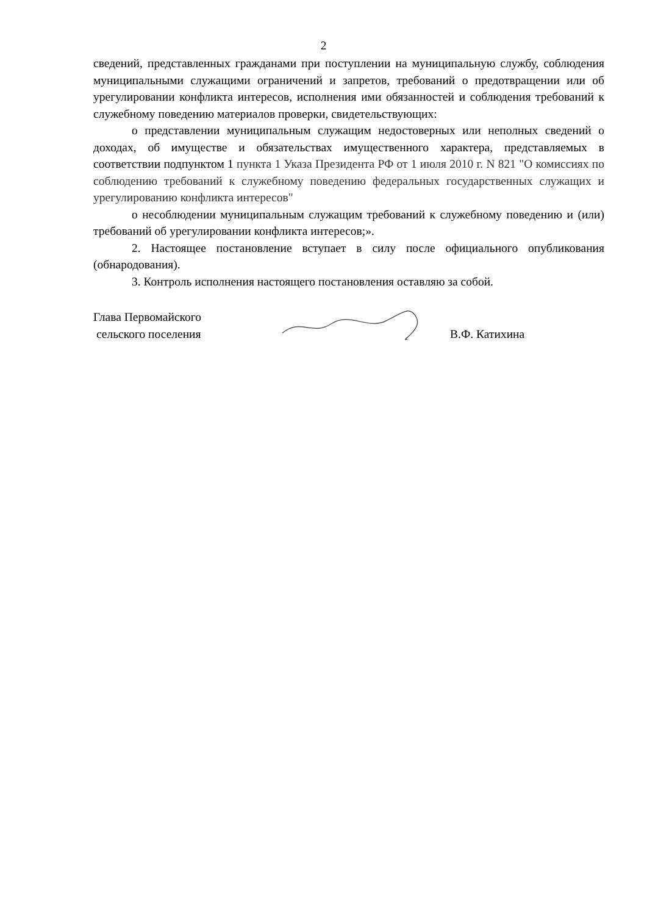2
сведений, представленных гражданами при поступлении на муниципальную службу, соблюдения муниципальными служащими ограничений и запретов, требований о предотвращении или об урегулировании конфликта интересов, исполнения ими обязанностей и соблюдения требований к служебному поведению материалов проверки, свидетельствующих:
о представлении муниципальным служащим недостоверных или неполных сведений о доходах, об имуществе и обязательствах имущественного характера, представляемых в соответствии подпунктом 1 пункта 1 Указа Президента РФ от 1 июля 2010 г. N 821 "О комиссиях по соблюдению требований к служебному поведению федеральных государственных служащих и урегулированию конфликта интересов"
о несоблюдении муниципальным служащим требований к служебному поведению и (или) требований об урегулировании конфликта интересов;».
2. Настоящее постановление вступает в силу после официального опубликования (обнародования).
3. Контроль исполнения настоящего постановления оставляю за собой.
Глава Первомайского
сельского поселения
В.Ф. Катихина